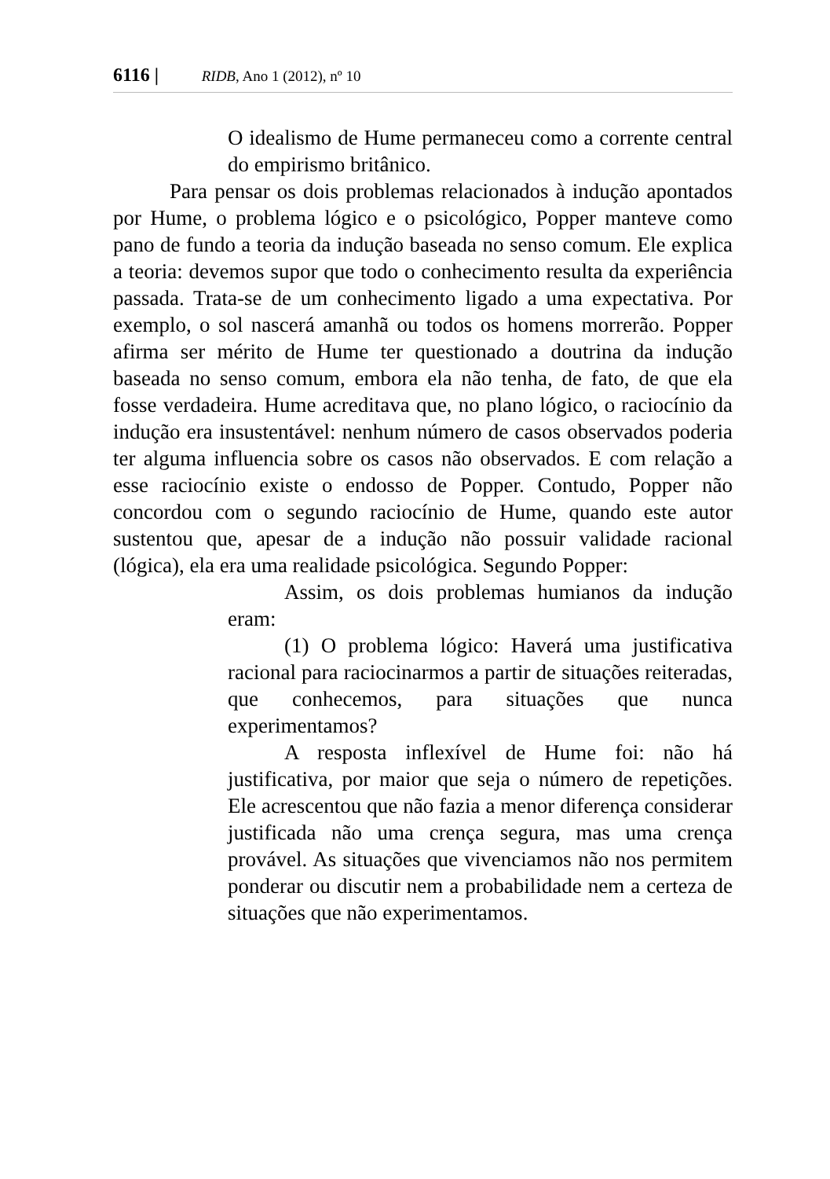6116 | RIDB, Ano 1 (2012), nº 10
O idealismo de Hume permaneceu como a corrente central do empirismo britânico.
Para pensar os dois problemas relacionados à indução apontados por Hume, o problema lógico e o psicológico, Popper manteve como pano de fundo a teoria da indução baseada no senso comum. Ele explica a teoria: devemos supor que todo o conhecimento resulta da experiência passada. Trata-se de um conhecimento ligado a uma expectativa. Por exemplo, o sol nascerá amanhã ou todos os homens morrerão. Popper afirma ser mérito de Hume ter questionado a doutrina da indução baseada no senso comum, embora ela não tenha, de fato, de que ela fosse verdadeira. Hume acreditava que, no plano lógico, o raciocínio da indução era insustentável: nenhum número de casos observados poderia ter alguma influencia sobre os casos não observados. E com relação a esse raciocínio existe o endosso de Popper. Contudo, Popper não concordou com o segundo raciocínio de Hume, quando este autor sustentou que, apesar de a indução não possuir validade racional (lógica), ela era uma realidade psicológica. Segundo Popper:
Assim, os dois problemas humianos da indução eram:
(1) O problema lógico: Haverá uma justificativa racional para raciocinarmos a partir de situações reiteradas, que conhecemos, para situações que nunca experimentamos?
A resposta inflexível de Hume foi: não há justificativa, por maior que seja o número de repetições. Ele acrescentou que não fazia a menor diferença considerar justificada não uma crença segura, mas uma crença provável. As situações que vivenciamos não nos permitem ponderar ou discutir nem a probabilidade nem a certeza de situações que não experimentamos.